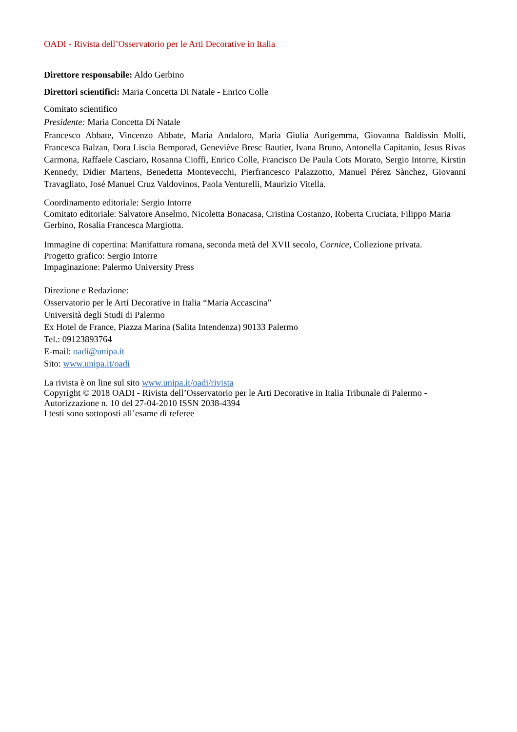OADI - Rivista dell’Osservatorio per le Arti Decorative in Italia
Direttore responsabile: Aldo Gerbino
Direttori scientifici: Maria Concetta Di Natale - Enrico Colle
Comitato scientifico
Presidente: Maria Concetta Di Natale
Francesco Abbate, Vincenzo Abbate, Maria Andaloro, Maria Giulia Aurigemma, Giovanna Baldissin Molli, Francesca Balzan, Dora Liscia Bemporad, Geneviève Bresc Bautier, Ivana Bruno, Antonella Capitanio, Jesus Rivas Carmona, Raffaele Casciaro, Rosanna Cioffi, Enrico Colle, Francisco De Paula Cots Morato, Sergio Intorre, Kirstin Kennedy, Didier Martens, Benedetta Montevecchi, Pierfrancesco Palazzotto, Manuel Pérez Sànchez, Giovanni Travagliato, José Manuel Cruz Valdovinos, Paola Venturelli, Maurizio Vitella.
Coordinamento editoriale: Sergio Intorre
Comitato editoriale: Salvatore Anselmo, Nicoletta Bonacasa, Cristina Costanzo, Roberta Cruciata, Filippo Maria Gerbino, Rosalia Francesca Margiotta.
Immagine di copertina: Manifattura romana, seconda metà del XVII secolo, Cornice, Collezione privata.
Progetto grafico: Sergio Intorre
Impaginazione: Palermo University Press
Direzione e Redazione:
Osservatorio per le Arti Decorative in Italia “Maria Accascina”
Università degli Studi di Palermo
Ex Hotel de France, Piazza Marina (Salita Intendenza) 90133 Palermo
Tel.: 09123893764
E-mail: oadi@unipa.it
Sito: www.unipa.it/oadi
La rivista è on line sul sito www.unipa.it/oadi/rivista
Copyright © 2018 OADI - Rivista dell’Osservatorio per le Arti Decorative in Italia Tribunale di Palermo - Autorizzazione n. 10 del 27-04-2010 ISSN 2038-4394
I testi sono sottoposti all’esame di referee